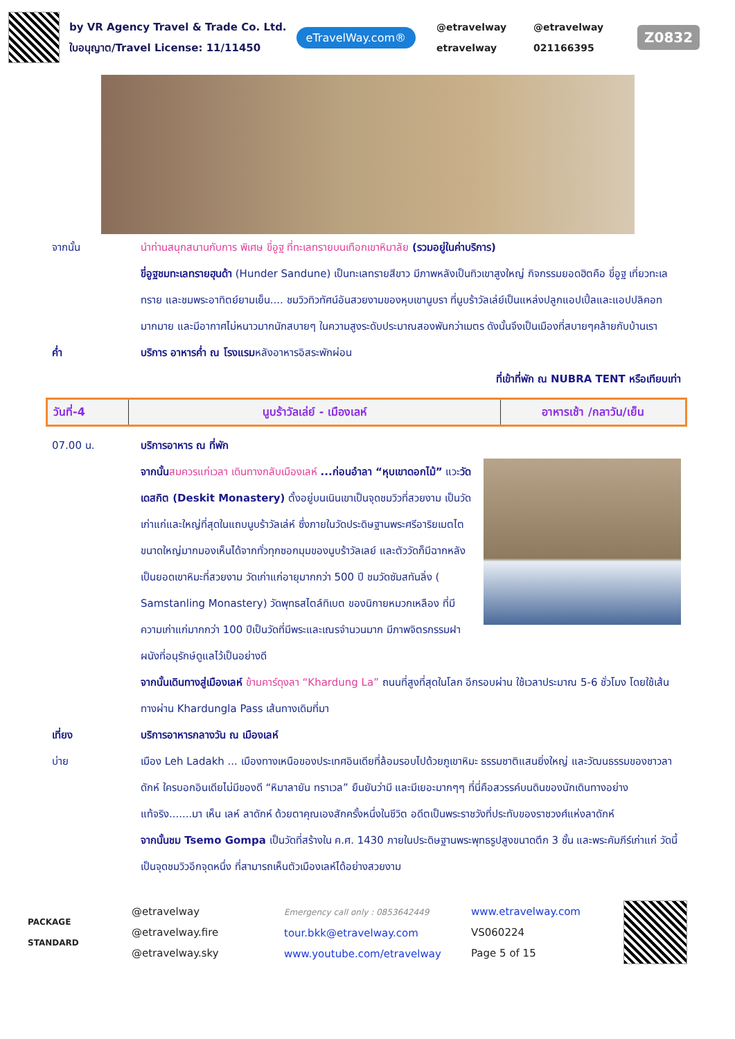by VR Agency Travel & Trade Co. Ltd.
ใบอนุญาต/Travel License: 11/11450
eTravelWay.com®
@etravelway @etravelway etravelway 021166395
Z0832
จากนั้น นำท่านสนุกสนานกับการ พิเศษ ขี่อูฐ ที่ทะเลทรายบนเทือกเขาหิมาลัย (รวมอยู่ในค่าบริการ)
ขี่อูฐชมทะเลทรายฮุนด้า (Hunder Sandune) เป็นทะเลทรายสีขาว มีภาพหลังเป็นทิวเขาสูงใหญ่ กิจกรรมยอดฮิตคือ ขี่อูฐ เที่ยวทะเลทราย และชมพระอาทิตย์ยามเย็น.... ชมวิวทิวทัศน์อันสวยงามของหุบเขานูบรา ที่นูบร้าวัลเล่ย์เป็นแหล่งปลูกแอปเปิ้ลและแอปปลิคอท มากมาย และมีอากาศไม่หนาวมากนักสบายๆ ในความสูงระดับประมาณสองพันกว่าเมตร ดังนั้นจึงเป็นเมืองที่สบายๆคล้ายกับบ้านเรา
ค่ำ บริการ อาหารค่ำ ณ โรงแรมหลังอาหารอิสระพักผ่อน
ที่เข้าที่พัก ณ NUBRA TENT หรือเทียบเท่า
| วันที่-4 | นูบร้าวัลเล่ย์ - เมืองเลห์ | อาหารเช้า /กลาวัน/เย็น |
07.00 น. บริการอาหาร ณ ที่พัก
จากนั้น สมควรแก่เวลา เดินทางกลับเมืองเลห์ ...ก่อนอำลา “หุบเขาดอกไม้” แวะวัดเดสกิต (Deskit Monastery) ตั้งอยู่บนเนินเขาเป็นจุดชมวิวที่สวยงาม เป็นวัดเก่าแก่และใหญ่ที่สุดในแถบนูบร้าวัลเล่ห์ ซึ่งภายในวัดประดิษฐานพระศรีอาริยเมตไตขนาดใหญ่มากมองเห็นได้จากทั่วทุกซอกมุมของนูบร้าวัลเลย์ และตัววัดก็มีฉากหลังเป็นยอดเขาหิมะที่สวยงาม วัดเก่าแก่อายุมากกว่า 500 ปี ชมวัดซัมสทันลิ่ง ( Samstanling Monastery) วัดพุทธสไตล์ทิเบต ของนิกายหมวกเหลือง ที่มีความเก่าแก่มากกว่า 100 ปีเป็นวัดที่มีพระและเณรจำนวนมาก มีภาพจิตรกรรมฝาผนังที่อนุรักษ์ดูแลไว้เป็นอย่างดี
จากนั้นเดินทางสู่เมืองเลห์ ข้ามคาร์ดุงลา “Khardung La” ถนนที่สูงที่สุดในโลก อีกรอบผ่าน ใช้เวลาประมาณ 5-6 ชั่วโมง โดยใช้เส้นทางผ่าน Khardungla Pass เส้นทางเดิมที่มา
เที่ยง บริการอาหารกลางวัน ณ เมืองเลห์
บ่าย เมือง Leh Ladakh ... เมืองทางเหนือของประเทศอินเดียที่ล้อมรอบไปด้วยภูเขาหิมะ ธรรมชาติแสนยิ่งใหญ่ และวัฒนธรรมของชาวลาดักห์ ใครบอกอินเดียไม่มีของดี “หิมาลายัน ทราเวล” ยืนยันว่ามี และมีเยอะมากๆๆ ที่นี่คือสวรรค์บนดินของนักเดินทางอย่างแท้จริง.......มา เห็น เลห์ ลาดักห์ ด้วยตาคุณเองสักครั้งหนึ่งในชีวิต อดีตเป็นพระราชวังที่ประทับของราชวงศ์แห่งลาดักห์
จากนั้นชม Tsemo Gompa เป็นวัดที่สร้างใน ค.ศ. 1430 ภายในประดิษฐานพระพุทธรูปสูงขนาดตึก 3 ชั้น และพระคัมภีร์เก่าแก่ วัดนี้เป็นจุดชมวิวอีกจุดหนึ่ง ที่สามารถเห็นตัวเมืองเลห์ได้อย่างสวยงาม
PACKAGE
STANDARD
@etravelway
@etravelway.fire
@etravelway.sky
Emergency call only : 0853642449
tour.bkk@etravelway.com
www.youtube.com/etravelway
www.etravelway.com
VS060224
Page 5 of 15